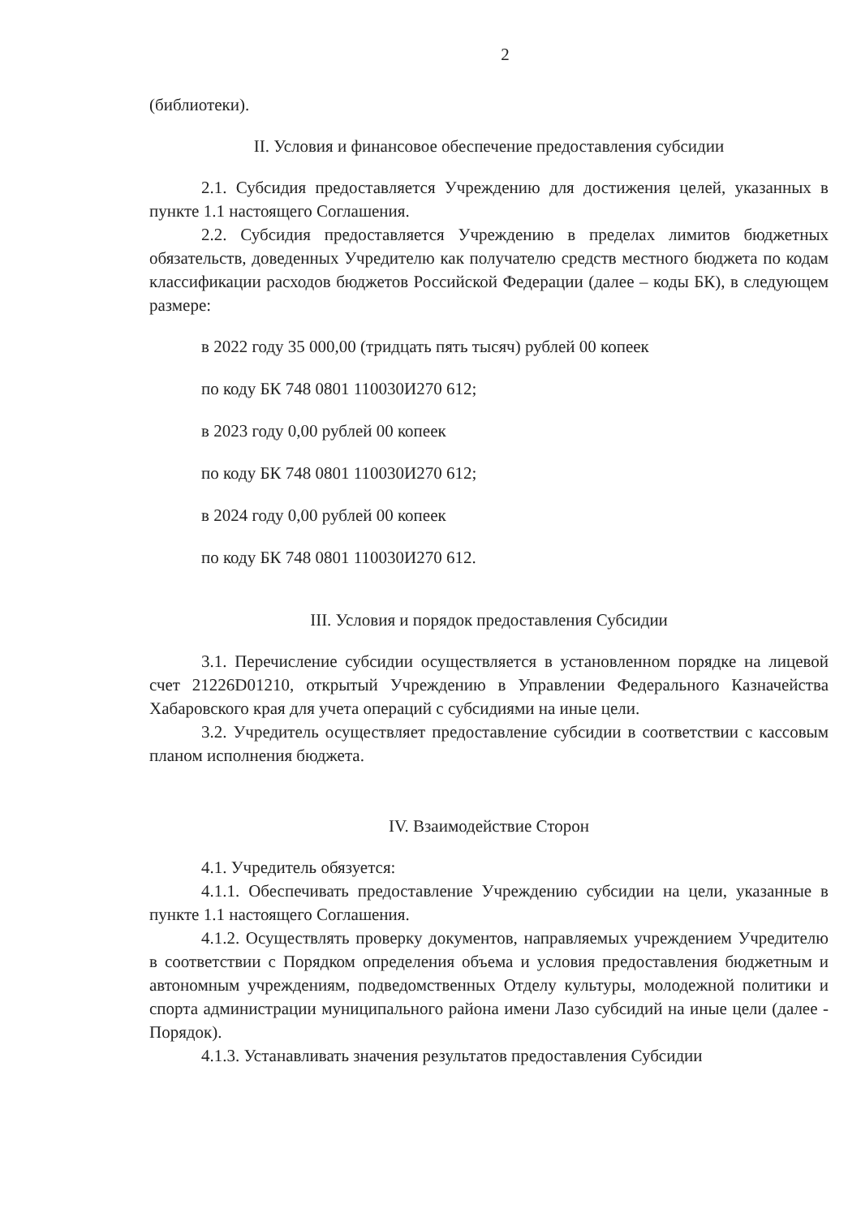2
(библиотеки).
II. Условия и финансовое обеспечение предоставления субсидии
2.1. Субсидия предоставляется Учреждению для достижения целей, указанных в пункте 1.1 настоящего Соглашения.
2.2. Субсидия предоставляется Учреждению в пределах лимитов бюджетных обязательств, доведенных Учредителю как получателю средств местного бюджета по кодам классификации расходов бюджетов Российской Федерации (далее – коды БК), в следующем размере:
в 2022 году 35 000,00 (тридцать пять тысяч) рублей 00 копеек
по коду БК 748 0801 110030И270 612;
в 2023 году 0,00 рублей 00 копеек
по коду БК 748 0801 110030И270 612;
в 2024 году 0,00 рублей 00 копеек
по коду БК 748 0801 110030И270 612.
III. Условия и порядок предоставления Субсидии
3.1. Перечисление субсидии осуществляется в установленном порядке на лицевой счет 21226D01210, открытый Учреждению в Управлении Федерального Казначейства Хабаровского края для учета операций с субсидиями на иные цели.
3.2. Учредитель осуществляет предоставление субсидии в соответствии с кассовым планом исполнения бюджета.
IV. Взаимодействие Сторон
4.1. Учредитель обязуется:
4.1.1. Обеспечивать предоставление Учреждению субсидии на цели, указанные в пункте 1.1 настоящего Соглашения.
4.1.2. Осуществлять проверку документов, направляемых учреждением Учредителю в соответствии с Порядком определения объема и условия предоставления бюджетным и автономным учреждениям, подведомственных Отделу культуры, молодежной политики и спорта администрации муниципального района имени Лазо субсидий на иные цели (далее - Порядок).
4.1.3. Устанавливать значения результатов предоставления Субсидии